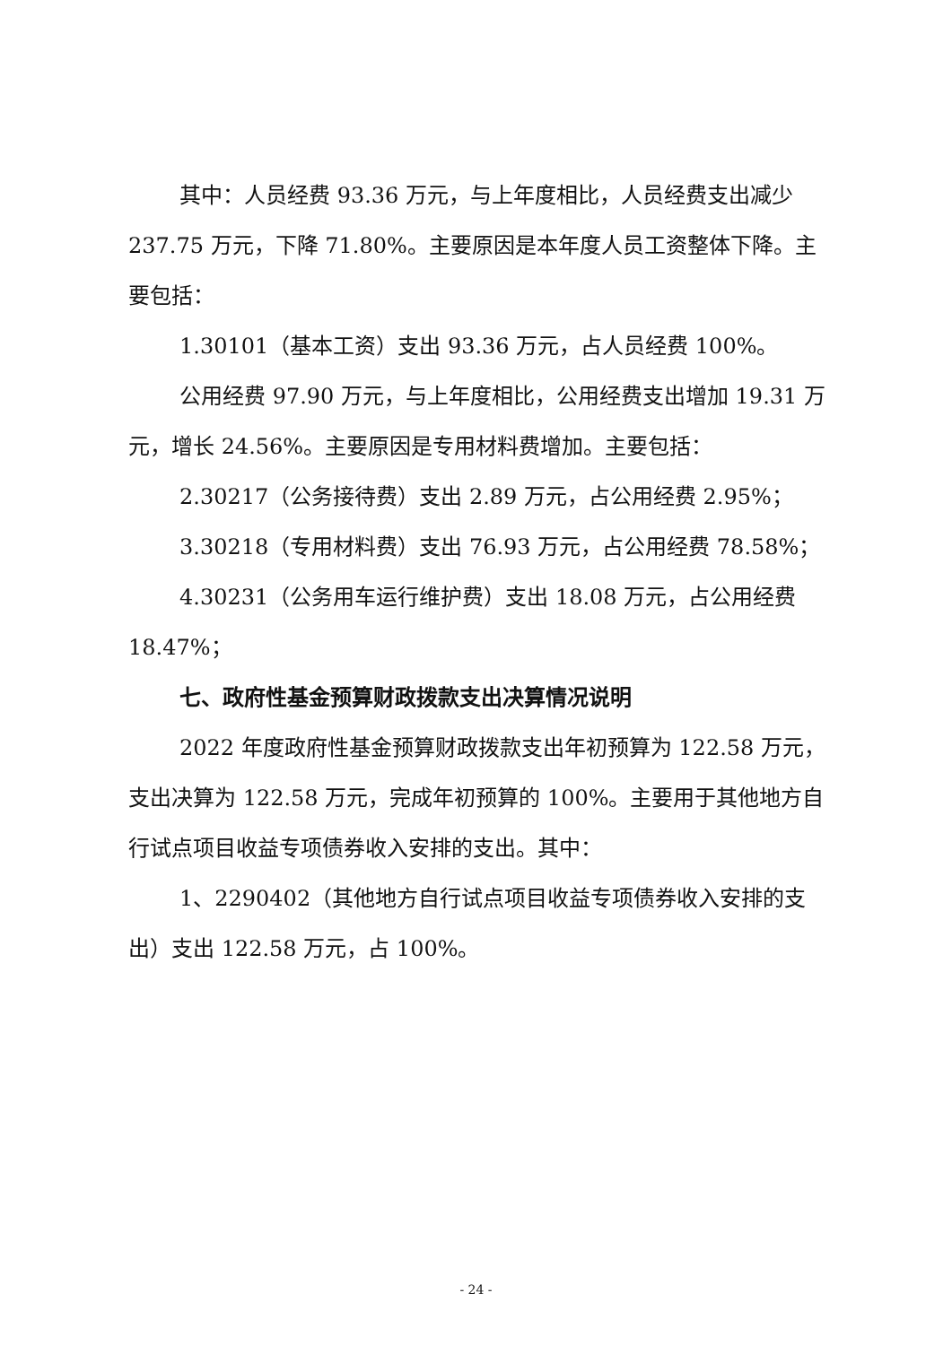其中：人员经费 93.36 万元，与上年度相比，人员经费支出减少 237.75 万元，下降 71.80%。主要原因是本年度人员工资整体下降。主要包括：
1.30101（基本工资）支出 93.36 万元，占人员经费 100%。
公用经费 97.90 万元，与上年度相比，公用经费支出增加 19.31 万元，增长 24.56%。主要原因是专用材料费增加。主要包括：
2.30217（公务接待费）支出 2.89 万元，占公用经费 2.95%；
3.30218（专用材料费）支出 76.93 万元，占公用经费 78.58%；
4.30231（公务用车运行维护费）支出 18.08 万元，占公用经费 18.47%；
七、政府性基金预算财政拨款支出决算情况说明
2022 年度政府性基金预算财政拨款支出年初预算为 122.58 万元，支出决算为 122.58 万元，完成年初预算的 100%。主要用于其他地方自行试点项目收益专项债券收入安排的支出。其中：
1、2290402（其他地方自行试点项目收益专项债券收入安排的支出）支出 122.58 万元，占 100%。
- 24 -